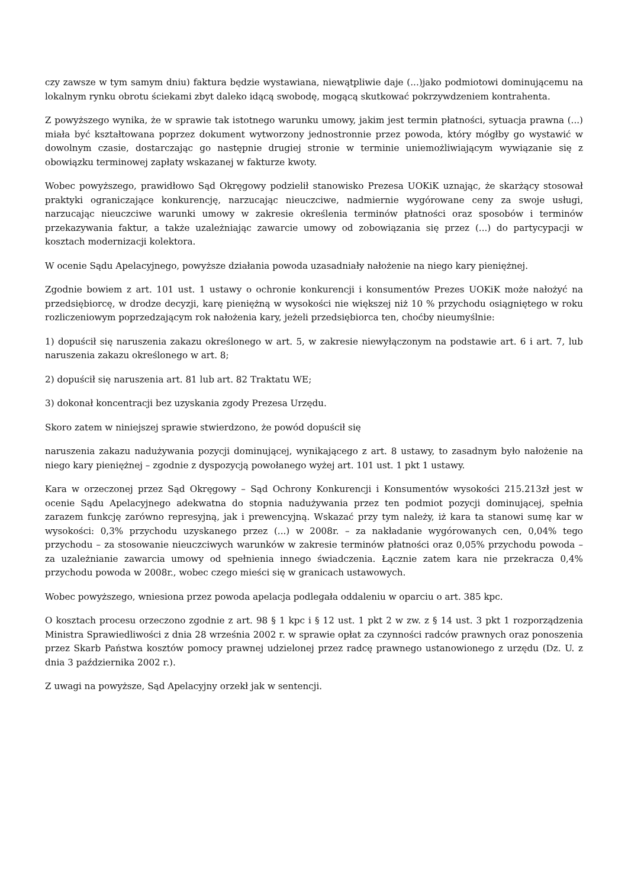czy zawsze w tym samym dniu) faktura będzie wystawiana, niewątpliwie daje (...)jako podmiotowi dominującemu na lokalnym rynku obrotu ściekami zbyt daleko idącą swobodę, mogącą skutkować pokrzywdzeniem kontrahenta.
Z powyższego wynika, że w sprawie tak istotnego warunku umowy, jakim jest termin płatności, sytuacja prawna (...) miała być kształtowana poprzez dokument wytworzony jednostronnie przez powoda, który mógłby go wystawić w dowolnym czasie, dostarczając go następnie drugiej stronie w terminie uniemożliwiającym wywiązanie się z obowiązku terminowej zapłaty wskazanej w fakturze kwoty.
Wobec powyższego, prawidłowo Sąd Okręgowy podzielił stanowisko Prezesa UOKiK uznając, że skarżący stosował praktyki ograniczające konkurencję, narzucając nieuczciwe, nadmiernie wygórowane ceny za swoje usługi, narzucając nieuczciwe warunki umowy w zakresie określenia terminów płatności oraz sposobów i terminów przekazywania faktur, a także uzależniając zawarcie umowy od zobowiązania się przez (...) do partycypacji w kosztach modernizacji kolektora.
W ocenie Sądu Apelacyjnego, powyższe działania powoda uzasadniały nałożenie na niego kary pieniężnej.
Zgodnie bowiem z art. 101 ust. 1 ustawy o ochronie konkurencji i konsumentów Prezes UOKiK może nałożyć na przedsiębiorcę, w drodze decyzji, karę pieniężną w wysokości nie większej niż 10 % przychodu osiągniętego w roku rozliczeniowym poprzedzającym rok nałożenia kary, jeżeli przedsiębiorca ten, choćby nieumyślnie:
1) dopuścił się naruszenia zakazu określonego w art. 5, w zakresie niewyłączonym na podstawie art. 6 i art. 7, lub naruszenia zakazu określonego w art. 8;
2) dopuścił się naruszenia art. 81 lub art. 82 Traktatu WE;
3) dokonał koncentracji bez uzyskania zgody Prezesa Urzędu.
Skoro zatem w niniejszej sprawie stwierdzono, że powód dopuścił się
naruszenia zakazu nadużywania pozycji dominującej, wynikającego z art. 8 ustawy, to zasadnym było nałożenie na niego kary pieniężnej – zgodnie z dyspozycją powołanego wyżej art. 101 ust. 1 pkt 1 ustawy.
Kara w orzeczonej przez Sąd Okręgowy – Sąd Ochrony Konkurencji i Konsumentów wysokości 215.213zł jest w ocenie Sądu Apelacyjnego adekwatna do stopnia nadużywania przez ten podmiot pozycji dominującej, spełnia zarazem funkcję zarówno represyjną, jak i prewencyjną. Wskazać przy tym należy, iż kara ta stanowi sumę kar w wysokości: 0,3% przychodu uzyskanego przez (...) w 2008r. – za nakładanie wygórowanych cen, 0,04% tego przychodu – za stosowanie nieuczciwych warunków w zakresie terminów płatności oraz 0,05% przychodu powoda – za uzależnianie zawarcia umowy od spełnienia innego świadczenia. Łącznie zatem kara nie przekracza 0,4% przychodu powoda w 2008r., wobec czego mieści się w granicach ustawowych.
Wobec powyższego, wniesiona przez powoda apelacja podlegała oddaleniu w oparciu o art. 385 kpc.
O kosztach procesu orzeczono zgodnie z art. 98 § 1 kpc i § 12 ust. 1 pkt 2 w zw. z § 14 ust. 3 pkt 1 rozporządzenia Ministra Sprawiedliwości z dnia 28 września 2002 r. w sprawie opłat za czynności radców prawnych oraz ponoszenia przez Skarb Państwa kosztów pomocy prawnej udzielonej przez radcę prawnego ustanowionego z urzędu (Dz. U. z dnia 3 października 2002 r.).
Z uwagi na powyższe, Sąd Apelacyjny orzekł jak w sentencji.